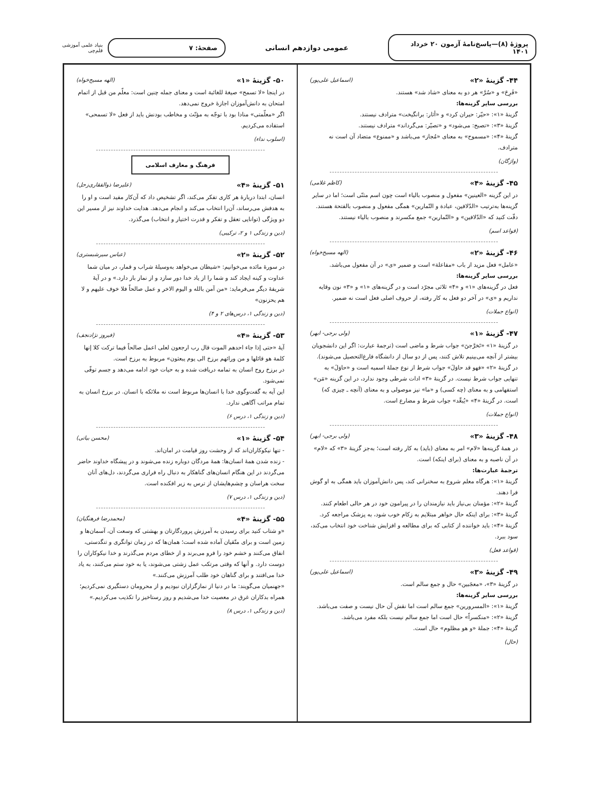پروژهٔ (۸)—پاسخ‌نامهٔ آزمون ۲۰ خرداد ۱۴۰۱
عمومی دوازدهم انسانی
صفحهٔ: ۷
بنیاد علمی آموزشی قلم‌چی
۴۴- گزینهٔ «۲» (اسماعیل علی‌پور)
«فَرِحَ» و «سُرَّ» هر دو به معنای «شاد شد» هستند.
بررسی سایر گزینه‌ها:
گزینهٔ «۱»: «حیّر: حیران کرد» و «أثار: برانگیخت» مترادف نیستند.
گزینهٔ «۳»: «تصبح: می‌شود» و «تصیّر: می‌گرداند» مترادف نیستند.
گزینهٔ «۴»: «مسموح» به معنای «مُجاز» می‌باشد و «ممنوع» متضاد آن است نه مترادف.
(واژگان)
۴۵- گزینهٔ «۴» (کاظم غلامی)
در این گزینه «العینین» مفعول و منصوب بالیاء است چون اسم مثنّی است؛ اما در سایر گزینه‌ها به‌ترتیب «الدّلافین، عبادة و التّمارین» همگی مفعول و منصوب بالفتحة هستند. دقّت کنید که «الدّلافین» و «التّمارین» جمع مکسرند و منصوب بالیاء نیستند.
(قواعد اسم)
۴۶- گزینهٔ «۲» (الهه مسیح‌خواه)
«عامل» فعل مزید از باب «مفاعلة» است و ضمیر «ی» در آن مفعول می‌باشد.
بررسی سایر گزینه‌ها:
فعل در گزینه‌های «۱» و «۴» ثلاثی مجرّد است و در گزینه‌های «۱» و «۳» نون وقایه نداریم و «ی» در آخر دو فعل به کار رفته، از حروف اصلی فعل است نه ضمیر.
(انواع جملات)
۴۷- گزینهٔ «۱» (ولی برجی- ابهر)
در گزینهٔ «۱» «تَخرَّجنَ» جواب شرط و ماضی است (ترجمهٔ عبارت: اگر این دانشجویان بیشتر از آنچه می‌بینیم تلاش کنند، پس از دو سال از دانشگاه فارغ‌التحصیل می‌شوند). در گزینهٔ «۲» «فهو قد حاوَلَ» جواب شرط از نوع جملهٔ اسمیه است و «حاوَلَ» به تنهایی جواب شرط نیست. در گزینهٔ «۳» ادات شرطی وجود ندارد، در این گزینه «مَن» استفهامی و به معنای (چه کسی) و «ما» نیز موصولی و به معنای (آنچه ـ چیزی که) است. در گزینهٔ «۴» «یُبعِّد» جواب شرط و مضارع است.
(انواع جملات)
۴۸- گزینهٔ «۳» (ولی برجی- ابهر)
در همهٔ گزینه‌ها «لام» امر به معنای (باید) به کار رفته است؛ به‌جز گزینهٔ «۳» که «لام» در آن ناصبه و به معنای (برای اینکه) است.
ترجمهٔ عبارت‌ها:
گزینهٔ «۱»: هرگاه معلم شروع به سخنرانی کند، پس دانش‌آموزان باید همگی به او گوش فرا دهند.
گزینهٔ «۲»: مؤمنان بی‌نیاز باید نیازمندان را در پیرامون خود در هر حالی اطعام کنند.
گزینهٔ «۳»: برای اینکه حال خواهر مبتلایم به زکام خوب شود، به پزشک مراجعه کرد.
گزینهٔ «۴»: باید خواننده از کتابی که برای مطالعه و افزایش شناخت خود انتخاب می‌کند، سود ببرد.
(قواعد فعل)
۴۹- گزینهٔ «۳» (اسماعیل علی‌پور)
در گزینهٔ «۳»، «معجَبین» حال و جمع سالم است.
بررسی سایر گزینه‌ها:
گزینهٔ «۱»: «المسرورین» جمع سالم است اما نقش آن حال نیست و صفت می‌باشد.
گزینهٔ «۲»: «منکسراً» حال است اما جمع سالم نیست بلکه مفرد می‌باشد.
گزینهٔ «۴»: جملهٔ «و هو مظلوم» حال است.
(حال)
۵۰- گزینهٔ «۱» (الهه مسیح‌خواه)
در اینجا «لا تسمح» صیغهٔ للغائبة است و معنای جمله چنین است: معلّم من قبل از اتمام امتحان به دانش‌آموزان اجازهٔ خروج نمی‌دهد.
اگر «معلّمتی» منادا بود با توجّه به مؤنّث و مخاطب بودنش باید از فعل «لا تسمحی» استفاده می‌کردیم.
(اسلوب نداء)
فرهنگ و معارف اسلامی
۵۱- گزینهٔ «۴» (علیرضا ذوالفقاری‌زحل)
انسان، ابتدا دربارهٔ هر کاری تفکر می‌کند، اگر تشخیص داد که آن‌کار مفید است و او را به هدفش می‌رساند، آن‌را انتخاب می‌کند و انجام می‌دهد. هدایت خداوند نیز از مسیر این دو ویژگی (توانایی تعقل و تفکر و قدرت اختیار و انتخاب) می‌گذرد.
(دین و زندگی ۱ و ۲، ترکیبی)
۵۲- گزینهٔ «۲» (عباس سیرشبستری)
در سورهٔ مائده می‌خوانیم: «شیطان می‌خواهد به‌وسیلهٔ شراب و قمار، در میان شما عداوت و کینه ایجاد کند و شما را از یاد خدا دور سازد و از نماز باز دارد.» و در آیهٔ شریفهٔ دیگر می‌فرماید: «من آمن بالله و الیوم الاخر و عمل صالحاً فلا خوف علیهم و لا هم یحزنون»
(دین و زندگی ۱، درس‌های ۲ و ۴)
۵۳- گزینهٔ «۴» (فیروز نژادنجف)
آیهٔ «حتی إذا جاء احدهم الموت قال رب ارجعون لعلی اعمل صالحاً فیما ترکت کلا إنها کلمة هو قائلها و من ورائهم برزخ الی یوم یبعثون» مربوط به برزخ است.
در برزخ روح انسان به تمامه دریافت شده و به حیات خود ادامه می‌دهد و جسم توفّی نمی‌شود.
این آیه به گفت‌وگوی خدا با انسان‌ها مربوط است نه ملائکه با انسان. در برزخ انسان به تمام مراتب آگاهی ندارد.
(دین و زندگی ۱، درس ۶)
۵۴- گزینهٔ «۱» (محسن بیاتی)
- تنها نیکوکاران‌اند که از وحشت روز قیامت در امان‌اند.
- زنده شدن همهٔ انسان‌ها: همهٔ مردگان دوباره زنده می‌شوند و در پیشگاه خداوند حاضر می‌گردند در این هنگام انسان‌های گناهکار به دنبال راه فراری می‌گردند، دل‌های آنان سخت هراسان و چشم‌هایشان از ترس به زیر افکنده است.
(دین و زندگی ۱، درس ۷)
۵۵- گزینهٔ «۴» (محمدرضا فرهنگیان)
«و شتاب کنید برای رسیدن به آمرزش پروردگارتان و بهشتی که وسعت آن، آسمان‌ها و زمین است و برای متّقیان آماده شده است؛ همان‌ها که در زمان توانگری و تنگدستی، انفاق می‌کنند و خشم خود را فرو می‌برند و از خطای مردم می‌گذرند و خدا نیکوکاران را دوست دارد. و آنها که وقتی مرتکب عمل زشتی می‌شوند، یا به خود ستم می‌کنند، به یاد خدا می‌افتند و برای گناهان خود طلب آمرزش می‌کنند.»
«جهنمیان می‌گویند: ما در دنیا از نمازگزاران نبودیم و از محرومان دستگیری نمی‌کردیم؛ همراه بدکاران غرق در معصیت خدا می‌شدیم و روز رستاخیز را تکذیب می‌کردیم.»
(دین و زندگی ۱، درس ۸)